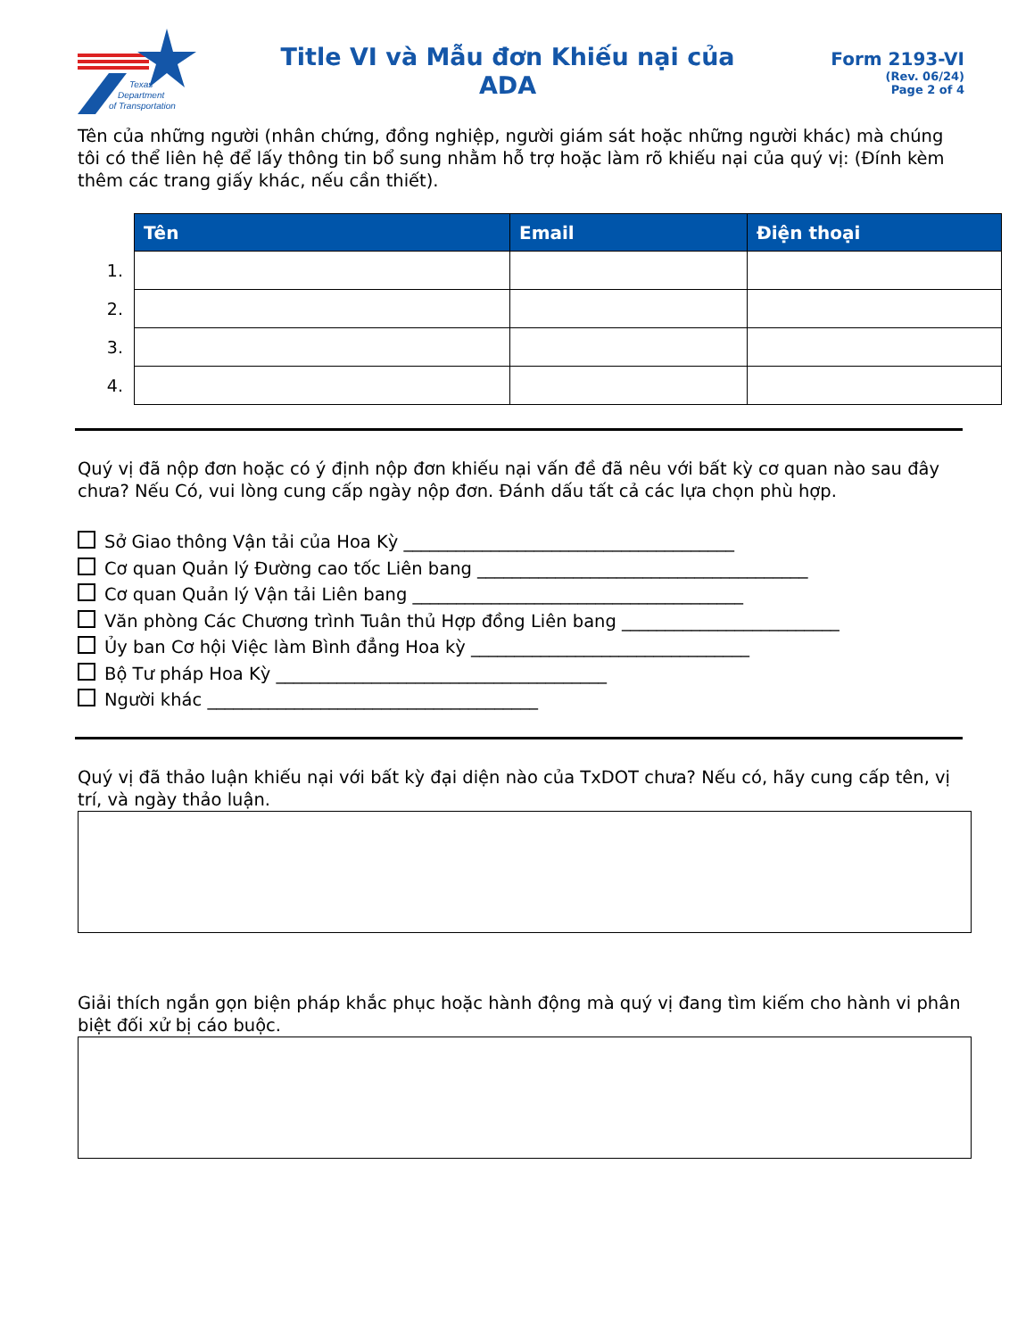Texas
Department
of Transportation
Title VI và Mẫu đơn Khiếu nại của
ADA
Form 2193-VI
(Rev. 06/24)
Page 2 of 4
Tên của những người (nhân chứng, đồng nghiệp, người giám sát hoặc những người khác) mà chúng tôi có thể liên hệ để lấy thông tin bổ sung nhằm hỗ trợ hoặc làm rõ khiếu nại của quý vị: (Đính kèm thêm các trang giấy khác, nếu cần thiết).
| | Tên | Email | Điện thoại |
| 1. | | | |
| 2. | | | |
| 3. | | | |
| 4. | | | |
Quý vị đã nộp đơn hoặc có ý định nộp đơn khiếu nại vấn đề đã nêu với bất kỳ cơ quan nào sau đây chưa? Nếu Có, vui lòng cung cấp ngày nộp đơn. Đánh dấu tất cả các lựa chọn phù hợp.
Sở Giao thông Vận tải của Hoa Kỳ ______________________________________
Cơ quan Quản lý Đường cao tốc Liên bang ______________________________________
Cơ quan Quản lý Vận tải Liên bang ______________________________________
Văn phòng Các Chương trình Tuân thủ Hợp đồng Liên bang _________________________
Ủy ban Cơ hội Việc làm Bình đẳng Hoa kỳ ________________________________
Bộ Tư pháp Hoa Kỳ ______________________________________
Người khác ______________________________________
Quý vị đã thảo luận khiếu nại với bất kỳ đại diện nào của TxDOT chưa? Nếu có, hãy cung cấp tên, vị trí, và ngày thảo luận.
Giải thích ngắn gọn biện pháp khắc phục hoặc hành động mà quý vị đang tìm kiếm cho hành vi phân biệt đối xử bị cáo buộc.